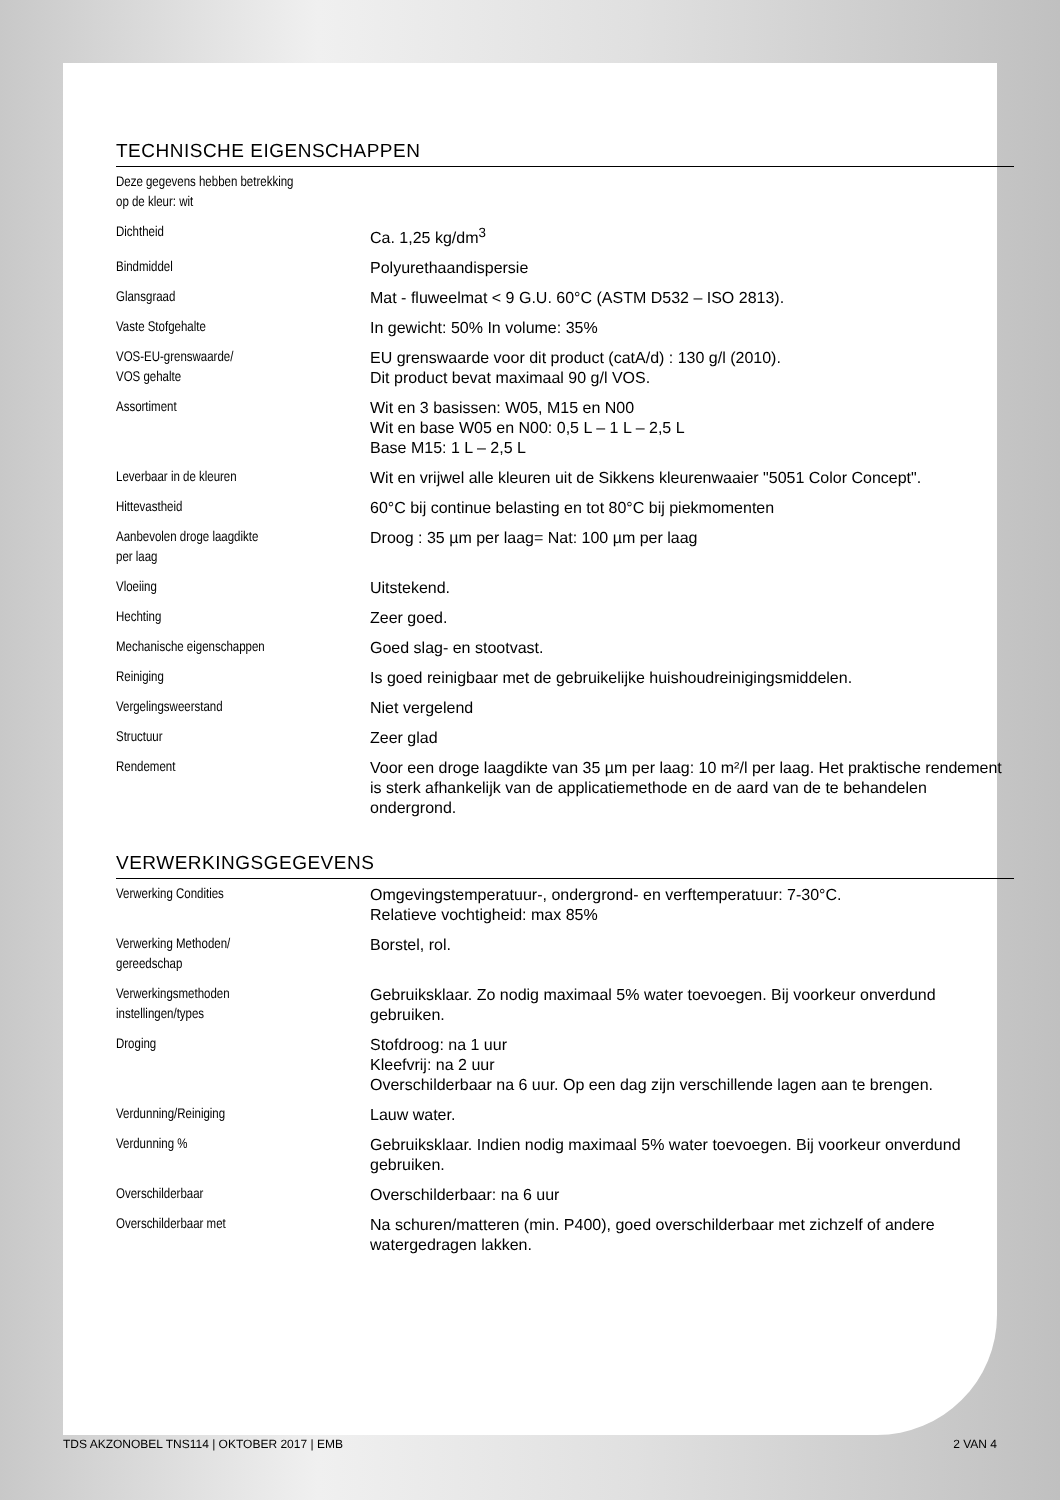TECHNISCHE EIGENSCHAPPEN
| Deze gegevens hebben betrekking op de kleur: wit | |
| Dichtheid | Ca. 1,25 kg/dm<sup>3</sup> |
| Bindmiddel | Polyurethaandispersie |
| Glansgraad | Mat - fluweelmat < 9 G.U. 60°C (ASTM D532 – ISO 2813). |
| Vaste Stofgehalte | In gewicht: 50% In volume: 35% |
| VOS-EU-grenswaarde/ VOS gehalte | EU grenswaarde voor dit product (catA/d) : 130 g/l (2010). Dit product bevat maximaal 90 g/l VOS. |
| Assortiment | Wit en 3 basissen: W05, M15 en N00 Wit en base W05 en N00: 0,5 L – 1 L – 2,5 L Base M15: 1 L – 2,5 L |
| Leverbaar in de kleuren | Wit en vrijwel alle kleuren uit de Sikkens kleurenwaaier "5051 Color Concept". |
| Hittevastheid | 60°C bij continue belasting en tot 80°C bij piekmomenten |
| Aanbevolen droge laagdikte per laag | Droog : 35 µm per laag= Nat: 100 µm per laag |
| Vloeiing | Uitstekend. |
| Hechting | Zeer goed. |
| Mechanische eigenschappen | Goed slag- en stootvast. |
| Reiniging | Is goed reinigbaar met de gebruikelijke huishoudreinigingsmiddelen. |
| Vergelingsweerstand | Niet vergelend |
| Structuur | Zeer glad |
| Rendement | Voor een droge laagdikte van 35 µm per laag: 10 m²/l per laag. Het praktische rendement is sterk afhankelijk van de applicatiemethode en de aard van de te behandelen ondergrond. |
VERWERKINGSGEGEVENS
| Verwerking Condities | Omgevingstemperatuur-, ondergrond- en verftemperatuur: 7-30°C. Relatieve vochtigheid: max 85% |
| Verwerking Methoden/ gereedschap | Borstel, rol. |
| Verwerkingsmethoden instellingen/types | Gebruiksklaar. Zo nodig maximaal 5% water toevoegen. Bij voorkeur onverdund gebruiken. |
| Droging | Stofdroog: na 1 uur Kleefvrij: na 2 uur Overschilderbaar na 6 uur. Op een dag zijn verschillende lagen aan te brengen. |
| Verdunning/Reiniging | Lauw water. |
| Verdunning % | Gebruiksklaar. Indien nodig maximaal 5% water toevoegen. Bij voorkeur onverdund gebruiken. |
| Overschilderbaar | Overschilderbaar: na 6 uur |
| Overschilderbaar met | Na schuren/matteren (min. P400), goed overschilderbaar met zichzelf of andere watergedragen lakken. |
TDS AKZONOBEL TNS114 | OKTOBER 2017 | EMB 2 VAN 4